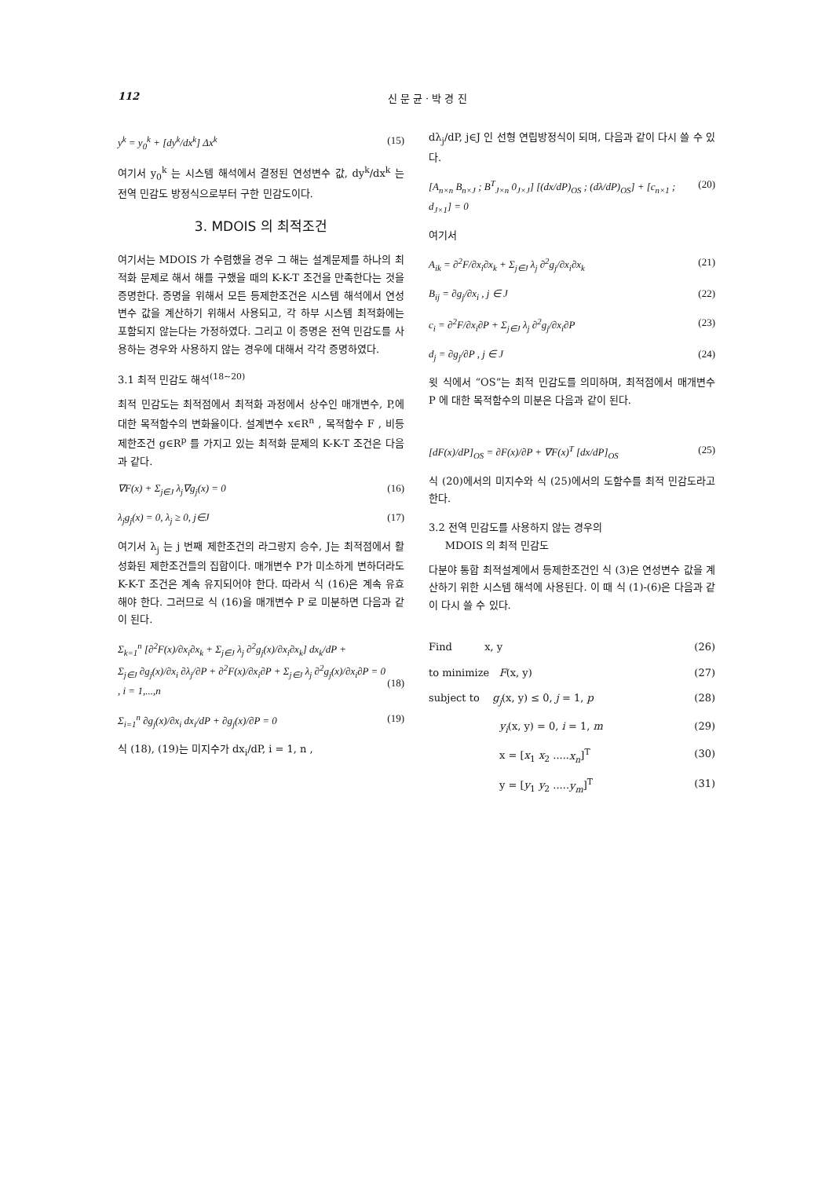112 신 문 균 · 박 경 진
y<sup>k</sup> = y<sub>0</sub><sup>k</sup> + [dy<sup>k</sup>/dx<sup>k</sup>] Δx<sup>k</sup> (15)
여기서 y<sub>0</sub><sup>k</sup> 는 시스템 해석에서 결정된 연성변수 값, dy<sup>k</sup>/dx<sup>k</sup> 는 전역 민감도 방정식으로부터 구한 민감도이다.
3. MDOIS 의 최적조건
여기서는 MDOIS 가 수렴했을 경우 그 해는 설계문제를 하나의 최적화 문제로 해서 해를 구했을 때의 K-K-T 조건을 만족한다는 것을 증명한다. 증명을 위해서 모든 등제한조건은 시스템 해석에서 연성변수 값을 계산하기 위해서 사용되고, 각 하부 시스템 최적화에는 포함되지 않는다는 가정하였다. 그리고 이 증명은 전역 민감도를 사용하는 경우와 사용하지 않는 경우에 대해서 각각 증명하였다.
3.1 최적 민감도 해석<sup>(18~20)</sup>
최적 민감도는 최적점에서 최적화 과정에서 상수인 매개변수, P,에 대한 목적함수의 변화율이다. 설계변수 x∈R<sup>n</sup> , 목적함수 F , 비등제한조건 g∈R<sup>p</sup> 를 가지고 있는 최적화 문제의 K-K-T 조건은 다음과 같다.
∇F(x) + Σ<sub>j∈J</sub> λ<sub>j</sub>∇g<sub>j</sub>(x) = 0 (16)
λ<sub>j</sub>g<sub>j</sub>(x) = 0, λ<sub>j</sub> ≥ 0, j∈J (17)
여기서 λ<sub>j</sub> 는 j 번째 제한조건의 라그랑지 승수, J는 최적점에서 활성화된 제한조건들의 집합이다. 매개변수 P가 미소하게 변하더라도 K-K-T 조건은 계속 유지되어야 한다. 따라서 식 (16)은 계속 유효해야 한다. 그러므로 식 (16)을 매개변수 P 로 미분하면 다음과 같이 된다.
Σ<sub>k=1</sub><sup>n</sup> [∂<sup>2</sup>F(x)/∂x<sub>i</sub>∂x<sub>k</sub> + Σ<sub>j∈J</sub> λ<sub>j</sub> ∂<sup>2</sup>g<sub>j</sub>(x)/∂x<sub>i</sub>∂x<sub>k</sub>] dx<sub>k</sub>/dP +
Σ<sub>j∈J</sub> ∂g<sub>j</sub>(x)/∂x<sub>i</sub> ∂λ<sub>j</sub>/∂P + ∂<sup>2</sup>F(x)/∂x<sub>i</sub>∂P + Σ<sub>j∈J</sub> λ<sub>j</sub> ∂<sup>2</sup>g<sub>j</sub>(x)/∂x<sub>i</sub>∂P = 0
, i = 1,...,n
(18)
Σ<sub>i=1</sub><sup>n</sup> ∂g<sub>j</sub>(x)/∂x<sub>i</sub> dx<sub>i</sub>/dP + ∂g<sub>j</sub>(x)/∂P = 0 (19)
식 (18), (19)는 미지수가 dx<sub>i</sub>/dP, i = 1, n ,
dλ<sub>j</sub>/dP, j∈J 인 선형 연립방정식이 되며, 다음과 같이 다시 쓸 수 있다.
[A<sub>n×n</sub> B<sub>n×J</sub> ; B<sup>T</sup><sub>J×n</sub> 0<sub>J×J</sub>] [(dx/dP)<sub>OS</sub> ; (dλ/dP)<sub>OS</sub>] + [c<sub>n×1</sub> ; d<sub>J×1</sub>] = 0 (20)
여기서
A<sub>ik</sub> = ∂<sup>2</sup>F/∂x<sub>i</sub>∂x<sub>k</sub> + Σ<sub>j∈J</sub> λ<sub>j</sub> ∂<sup>2</sup>g<sub>j</sub>/∂x<sub>i</sub>∂x<sub>k</sub> (21)
B<sub>ij</sub> = ∂g<sub>j</sub>/∂x<sub>i</sub> , j ∈ J (22)
c<sub>i</sub> = ∂<sup>2</sup>F/∂x<sub>i</sub>∂P + Σ<sub>j∈J</sub> λ<sub>j</sub> ∂<sup>2</sup>g<sub>j</sub>/∂x<sub>i</sub>∂P (23)
d<sub>j</sub> = ∂g<sub>j</sub>/∂P , j ∈ J (24)
윗 식에서 “OS”는 최적 민감도를 의미하며, 최적점에서 매개변수 P 에 대한 목적함수의 미분은 다음과 같이 된다.
[dF(x)/dP]<sub>OS</sub> = ∂F(x)/∂P + ∇F(x)<sup>T</sup> [dx/dP]<sub>OS</sub> (25)
식 (20)에서의 미지수와 식 (25)에서의 도함수를 최적 민감도라고 한다.
3.2 전역 민감도를 사용하지 않는 경우의
MDOIS 의 최적 민감도
다분야 통합 최적설계에서 등제한조건인 식 (3)은 연성변수 값을 계산하기 위한 시스템 해석에 사용된다. 이 때 식 (1)-(6)은 다음과 같이 다시 쓸 수 있다.
Find x, y (26)
to minimize F(x, y) (27)
subject to g<sub>j</sub>(x, y) ≤ 0, j = 1, p (28)
y<sub>i</sub>(x, y) = 0, i = 1, m (29)
x = [x<sub>1</sub> x<sub>2</sub> .....x<sub>n</sub>]<sup>T</sup> (30)
y = [y<sub>1</sub> y<sub>2</sub> .....y<sub>m</sub>]<sup>T</sup> (31)